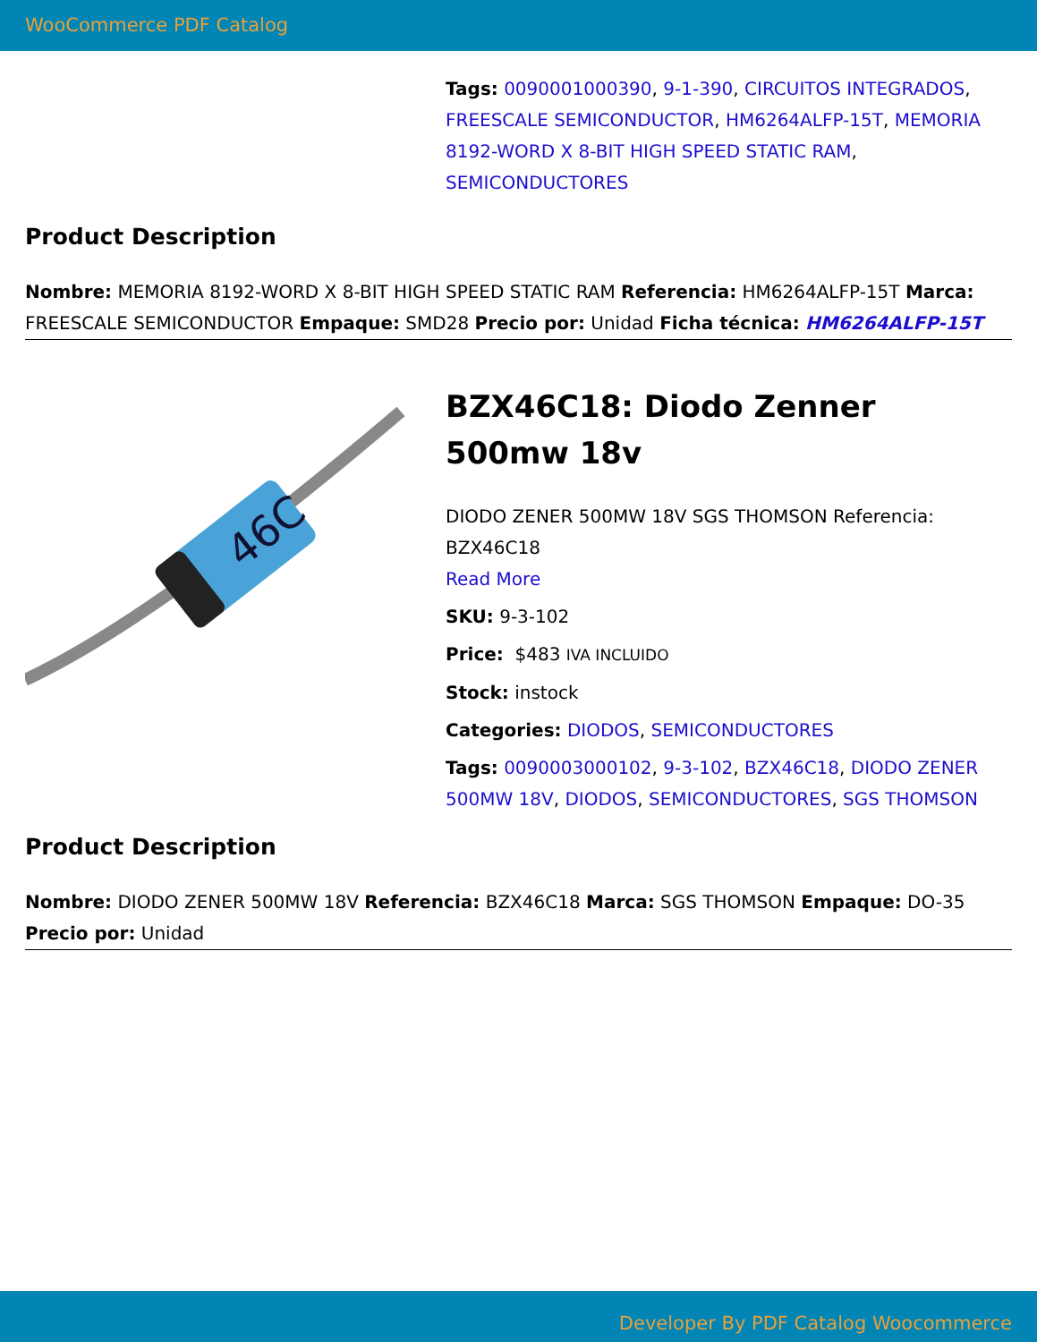WooCommerce PDF Catalog
Tags: 0090001000390, 9-1-390, CIRCUITOS INTEGRADOS, FREESCALE SEMICONDUCTOR, HM6264ALFP-15T, MEMORIA 8192-WORD X 8-BIT HIGH SPEED STATIC RAM, SEMICONDUCTORES
Product Description
Nombre: MEMORIA 8192-WORD X 8-BIT HIGH SPEED STATIC RAM Referencia: HM6264ALFP-15T Marca: FREESCALE SEMICONDUCTOR Empaque: SMD28 Precio por: Unidad Ficha técnica: HM6264ALFP-15T
46C
BZX46C18: Diodo Zenner 500mw 18v
DIODO ZENER 500MW 18V SGS THOMSON Referencia: BZX46C18
Read More
SKU: 9-3-102
Price: $483 IVA INCLUIDO
Stock: instock
Categories: DIODOS, SEMICONDUCTORES
Tags: 0090003000102, 9-3-102, BZX46C18, DIODO ZENER 500MW 18V, DIODOS, SEMICONDUCTORES, SGS THOMSON
Product Description
Nombre: DIODO ZENER 500MW 18V Referencia: BZX46C18 Marca: SGS THOMSON Empaque: DO-35 Precio por: Unidad
Developer By PDF Catalog Woocommerce